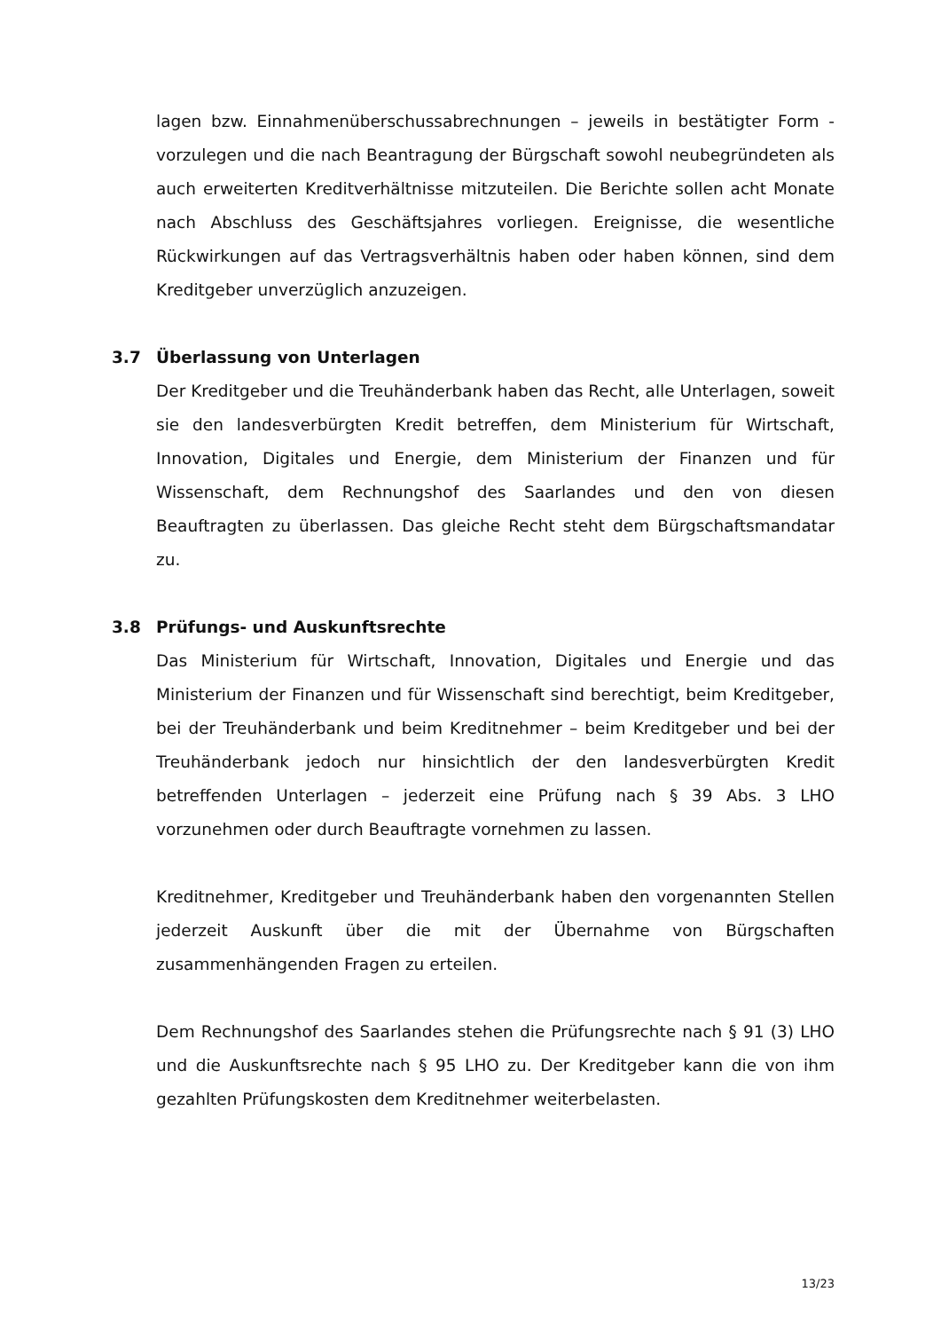lagen bzw. Einnahmenüberschussabrechnungen – jeweils in bestätigter Form - vorzulegen und die nach Beantragung der Bürgschaft sowohl neubegründeten als auch erweiterten Kreditverhältnisse mitzuteilen. Die Berichte sollen acht Monate nach Abschluss des Geschäftsjahres vorliegen. Ereignisse, die wesentliche Rückwirkungen auf das Vertragsverhältnis haben oder haben können, sind dem Kreditgeber unverzüglich anzuzeigen.
3.7 Überlassung von Unterlagen
Der Kreditgeber und die Treuhänderbank haben das Recht, alle Unterlagen, soweit sie den landesverbürgten Kredit betreffen, dem Ministerium für Wirtschaft, Innovation, Digitales und Energie, dem Ministerium der Finanzen und für Wissenschaft, dem Rechnungshof des Saarlandes und den von diesen Beauftragten zu überlassen. Das gleiche Recht steht dem Bürgschaftsmandatar zu.
3.8 Prüfungs- und Auskunftsrechte
Das Ministerium für Wirtschaft, Innovation, Digitales und Energie und das Ministerium der Finanzen und für Wissenschaft sind berechtigt, beim Kreditgeber, bei der Treuhänderbank und beim Kreditnehmer – beim Kreditgeber und bei der Treuhänderbank jedoch nur hinsichtlich der den landesverbürgten Kredit betreffenden Unterlagen – jederzeit eine Prüfung nach § 39 Abs. 3 LHO vorzunehmen oder durch Beauftragte vornehmen zu lassen.
Kreditnehmer, Kreditgeber und Treuhänderbank haben den vorgenannten Stellen jederzeit Auskunft über die mit der Übernahme von Bürgschaften zusammenhängenden Fragen zu erteilen.
Dem Rechnungshof des Saarlandes stehen die Prüfungsrechte nach § 91 (3) LHO und die Auskunftsrechte nach § 95 LHO zu. Der Kreditgeber kann die von ihm gezahlten Prüfungskosten dem Kreditnehmer weiterbelasten.
13/23